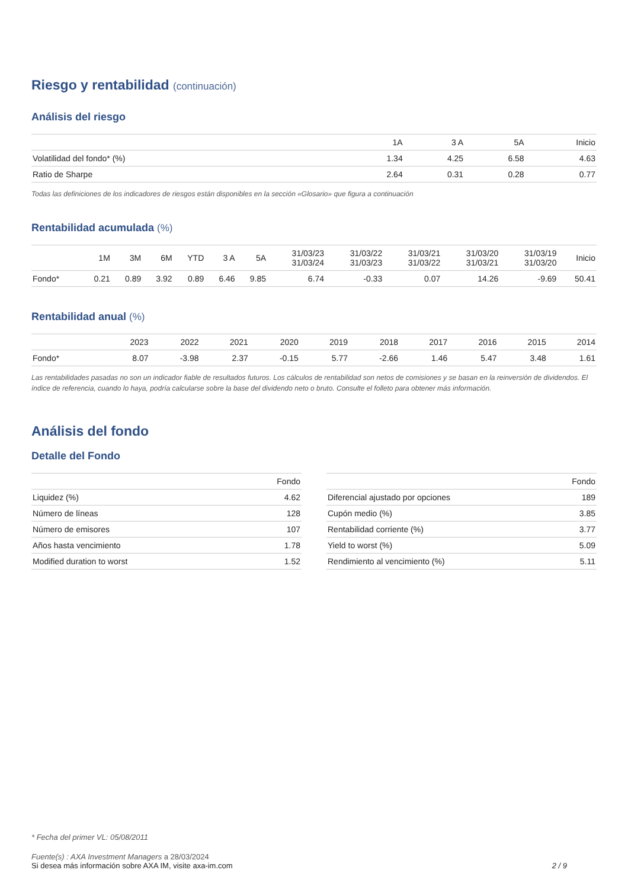Riesgo y rentabilidad (continuación)
Análisis del riesgo
| | 1A | 3 A | 5A | Inicio |
| --- | --- | --- | --- | --- |
| Volatilidad del fondo* (%) | 1.34 | 4.25 | 6.58 | 4.63 |
| Ratio de Sharpe | 2.64 | 0.31 | 0.28 | 0.77 |
Todas las definiciones de los indicadores de riesgos están disponibles en la sección «Glosario» que figura a continuación
Rentabilidad acumulada (%)
| | 1M | 3M | 6M | YTD | 3 A | 5A | 31/03/23 31/03/24 | 31/03/22 31/03/23 | 31/03/21 31/03/22 | 31/03/20 31/03/21 | 31/03/19 31/03/20 | Inicio |
| --- | --- | --- | --- | --- | --- | --- | --- | --- | --- | --- | --- | --- |
| Fondo* | 0.21 | 0.89 | 3.92 | 0.89 | 6.46 | 9.85 | 6.74 | -0.33 | 0.07 | 14.26 | -9.69 | 50.41 |
Rentabilidad anual (%)
| | 2023 | 2022 | 2021 | 2020 | 2019 | 2018 | 2017 | 2016 | 2015 | 2014 |
| --- | --- | --- | --- | --- | --- | --- | --- | --- | --- | --- |
| Fondo* | 8.07 | -3.98 | 2.37 | -0.15 | 5.77 | -2.66 | 1.46 | 5.47 | 3.48 | 1.61 |
Las rentabilidades pasadas no son un indicador fiable de resultados futuros. Los cálculos de rentabilidad son netos de comisiones y se basan en la reinversión de dividendos. El índice de referencia, cuando lo haya, podría calcularse sobre la base del dividendo neto o bruto. Consulte el folleto para obtener más información.
Análisis del fondo
Detalle del Fondo
| | Fondo |
| --- | --- |
| Liquidez (%) | 4.62 |
| Número de líneas | 128 |
| Número de emisores | 107 |
| Años hasta vencimiento | 1.78 |
| Modified duration to worst | 1.52 |
| | Fondo |
| --- | --- |
| Diferencial ajustado por opciones | 189 |
| Cupón medio (%) | 3.85 |
| Rentabilidad corriente (%) | 3.77 |
| Yield to worst (%) | 5.09 |
| Rendimiento al vencimiento (%) | 5.11 |
* Fecha del primer VL: 05/08/2011
Fuente(s) : AXA Investment Managers a 28/03/2024
Si desea más información sobre AXA IM, visite axa-im.com 2 / 9